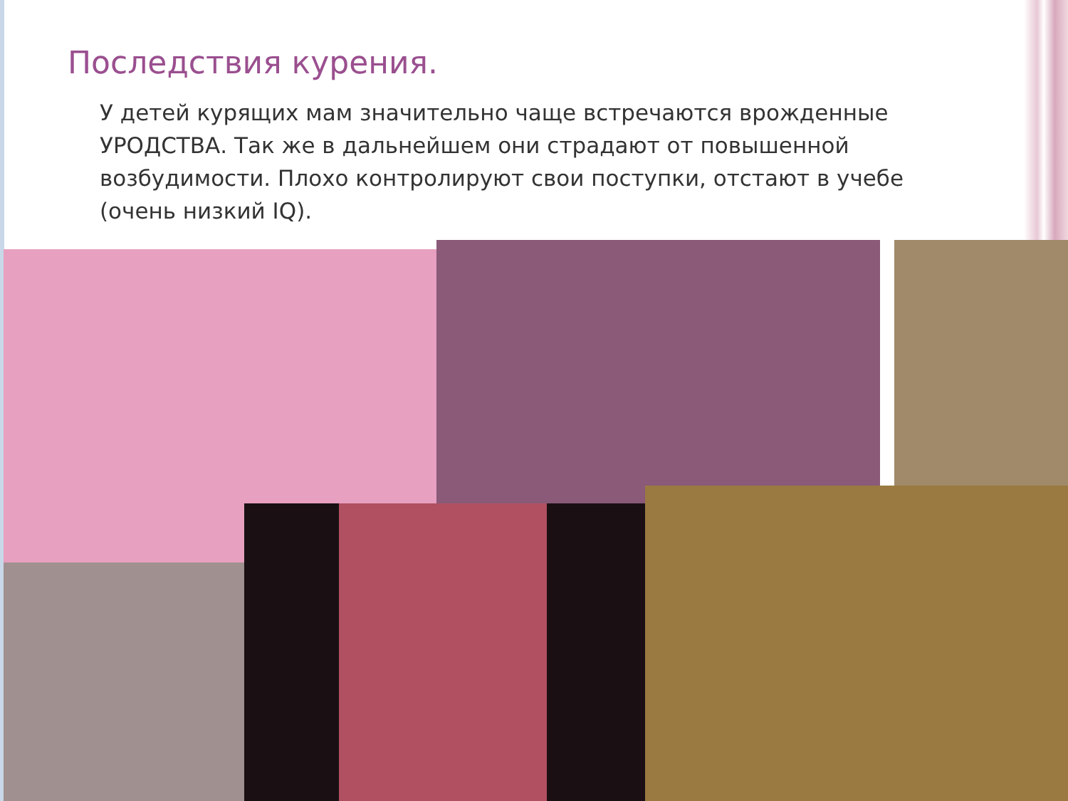Последствия курения.
У детей курящих мам значительно чаще встречаются врожденные УРОДСТВА. Так же в дальнейшем они страдают от повышенной возбудимости. Плохо контролируют свои поступки, отстают в учебе (очень низкий IQ).